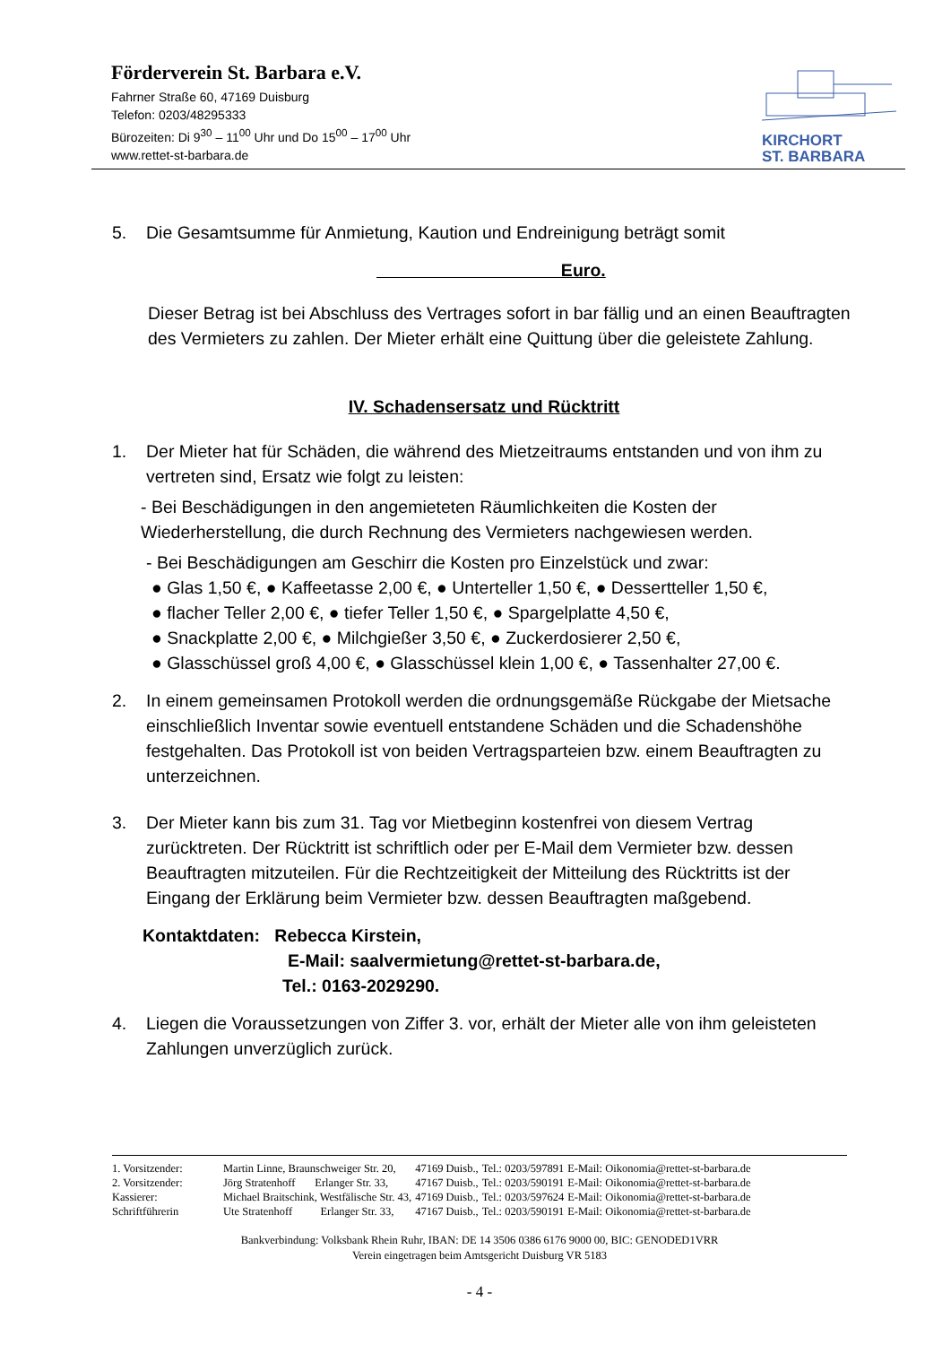Förderverein St. Barbara e.V.
Fahrner Straße 60, 47169 Duisburg
Telefon: 0203/48295333
Bürozeiten: Di 9<sup>30</sup> – 11<sup>00</sup> Uhr und Do 15<sup>00</sup> – 17<sup>00</sup> Uhr
www.rettet-st-barbara.de
KIRCHORT
ST. BARBARA
5. Die Gesamtsumme für Anmietung, Kaution und Endreinigung beträgt somit
Euro.
Dieser Betrag ist bei Abschluss des Vertrages sofort in bar fällig und an einen Beauftragten des Vermieters zu zahlen. Der Mieter erhält eine Quittung über die geleistete Zahlung.
IV. Schadensersatz und Rücktritt
1. Der Mieter hat für Schäden, die während des Mietzeitraums entstanden und von ihm zu vertreten sind, Ersatz wie folgt zu leisten:
- Bei Beschädigungen in den angemieteten Räumlichkeiten die Kosten der Wiederherstellung, die durch Rechnung des Vermieters nachgewiesen werden.
- Bei Beschädigungen am Geschirr die Kosten pro Einzelstück und zwar:
● Glas 1,50 €, ● Kaffeetasse 2,00 €, ● Unterteller 1,50 €, ● Dessertteller 1,50 €,
● flacher Teller 2,00 €, ● tiefer Teller 1,50 €, ● Spargelplatte 4,50 €,
● Snackplatte 2,00 €, ● Milchgießer 3,50 €, ● Zuckerdosierer 2,50 €,
● Glasschüssel groß 4,00 €, ● Glasschüssel klein 1,00 €, ● Tassenhalter 27,00 €.
2. In einem gemeinsamen Protokoll werden die ordnungsgemäße Rückgabe der Mietsache einschließlich Inventar sowie eventuell entstandene Schäden und die Schadenshöhe festgehalten. Das Protokoll ist von beiden Vertragsparteien bzw. einem Beauftragten zu unterzeichnen.
3. Der Mieter kann bis zum 31. Tag vor Mietbeginn kostenfrei von diesem Vertrag zurücktreten. Der Rücktritt ist schriftlich oder per E-Mail dem Vermieter bzw. dessen Beauftragten mitzuteilen. Für die Rechtzeitigkeit der Mitteilung des Rück­tritts ist der Eingang der Erklärung beim Vermieter bzw. dessen Beauftragten maßgebend.
Kontaktdaten: Rebecca Kirstein,
E-Mail: saalvermietung@rettet-st-barbara.de,
Tel.: 0163-2029290.
4. Liegen die Voraussetzungen von Ziffer 3. vor, erhält der Mieter alle von ihm geleisteten Zahlungen unverzüglich zurück.
| 1. Vorsitzender: | Martin Linne, Braunschweiger Str. 20, | 47169 Duisb., | Tel.: 0203/597891 | E-Mail: Oikonomia@rettet-st-barbara.de |
| 2. Vorsitzender: | Jörg Stratenhoff Erlanger Str. 33, | 47167 Duisb., | Tel.: 0203/590191 | E-Mail: Oikonomia@rettet-st-barbara.de |
| Kassierer: | Michael Braitschink, Westfälische Str. 43, | 47169 Duisb., | Tel.: 0203/597624 | E-Mail: Oikonomia@rettet-st-barbara.de |
| Schriftführerin | Ute Stratenhoff Erlanger Str. 33, | 47167 Duisb., | Tel.: 0203/590191 | E-Mail: Oikonomia@rettet-st-barbara.de |
Bankverbindung: Volksbank Rhein Ruhr, IBAN: DE 14 3506 0386 6176 9000 00, BIC: GENODED1VRR
Verein eingetragen beim Amtsgericht Duisburg VR 5183
- 4 -